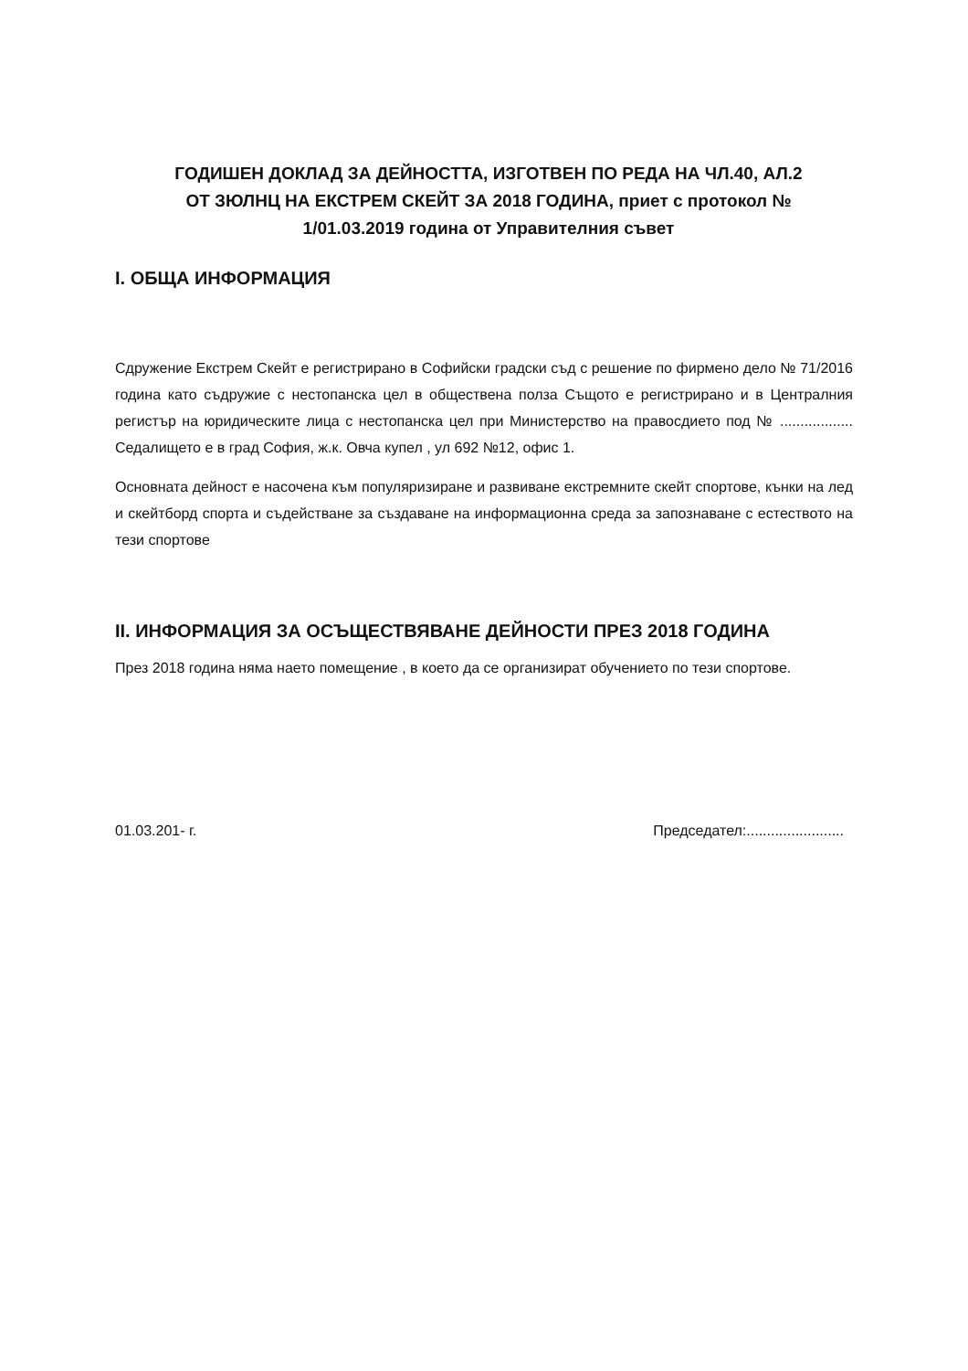ГОДИШЕН ДОКЛАД ЗА ДЕЙНОСТТА, ИЗГОТВЕН ПО РЕДА НА ЧЛ.40, АЛ.2
ОТ ЗЮЛНЦ НА ЕКСТРЕМ СКЕЙТ ЗА 2018 ГОДИНА, приет с протокол №
1/01.03.2019 година от Управителния съвет
I. ОБЩА ИНФОРМАЦИЯ
Сдружение Екстрем Скейт е регистрирано в Софийски градски съд с решение по фирмено дело № 71/2016 година като съдружие с нестопанска цел в обществена полза Същото е регистрирано и в Централния регистър на юридическите лица с нестопанска цел при Министерство на правосдието под № .................. Седалището е в град София, ж.к. Овча купел , ул 692 №12, офис 1.
Основната дейност е насочена към популяризиране и развиване екстремните скейт спортове, кънки на лед и скейтборд спорта и съдействане за създаване на информационна среда за запознаване с естеството на тези спортове
II. ИНФОРМАЦИЯ ЗА ОСЪЩЕСТВЯВАНЕ ДЕЙНОСТИ ПРЕЗ 2018 ГОДИНА
През 2018 година няма наето помещение , в което да се организират обучението по тези спортове.
01.03.201- г. Председател:........................